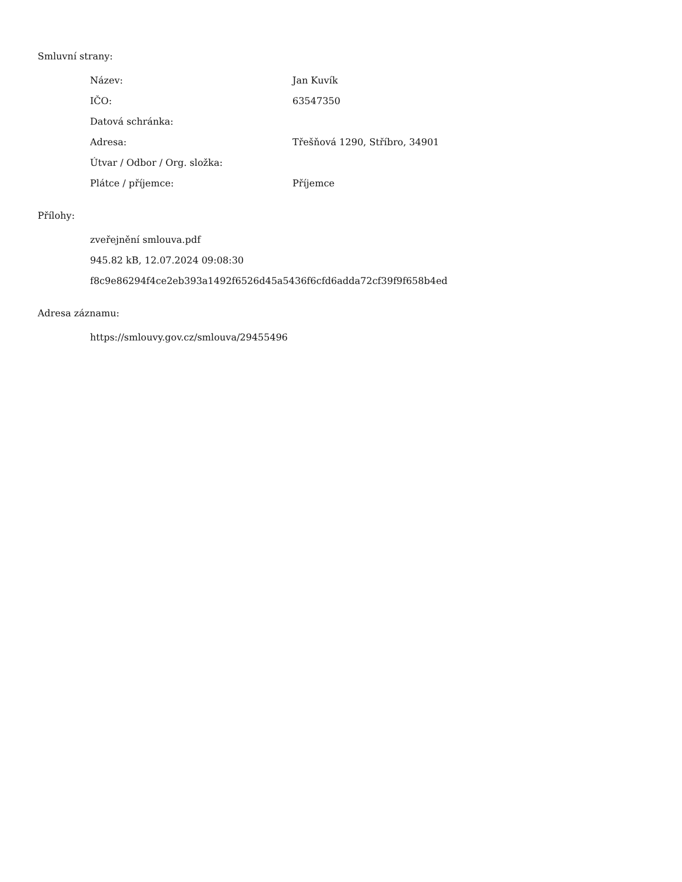Smluvní strany:
| Název: | Jan Kuvík |
| IČO: | 63547350 |
| Datová schránka: | |
| Adresa: | Třešňová 1290, Stříbro, 34901 |
| Útvar / Odbor / Org. složka: | |
| Plátce / příjemce: | Příjemce |
Přílohy:
zveřejnění smlouva.pdf
945.82 kB, 12.07.2024 09:08:30
f8c9e86294f4ce2eb393a1492f6526d45a5436f6cfd6adda72cf39f9f658b4ed
Adresa záznamu:
https://smlouvy.gov.cz/smlouva/29455496